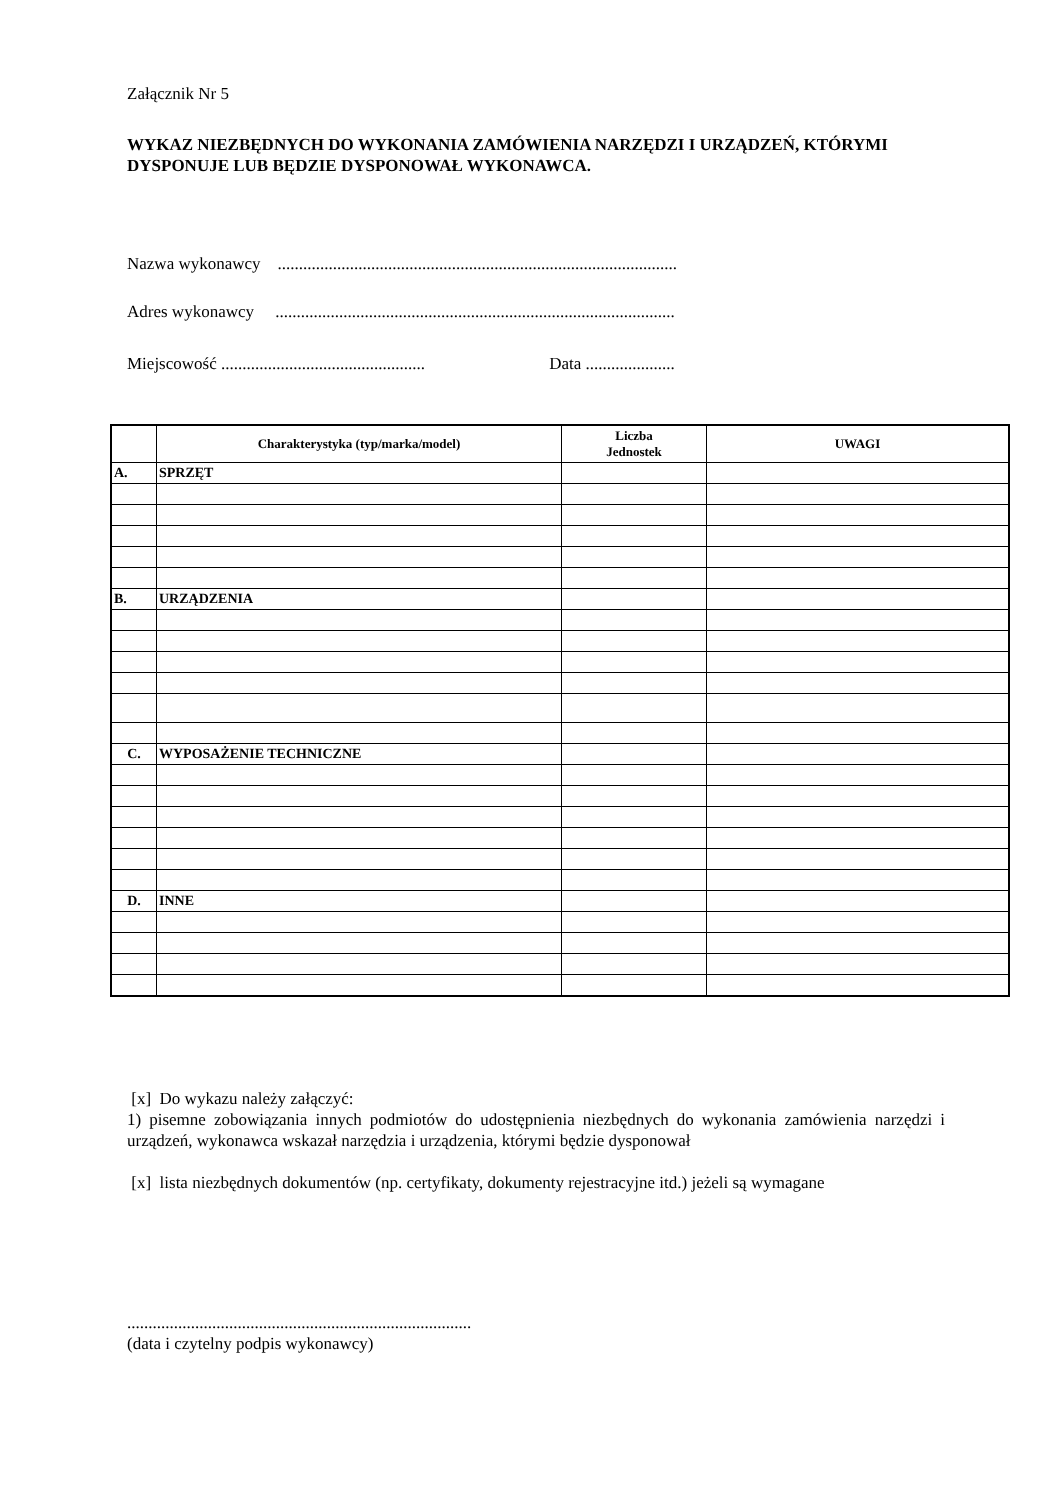Załącznik Nr 5
WYKAZ NIEZBĘDNYCH DO WYKONANIA ZAMÓWIENIA NARZĘDZI I URZĄDZEŃ, KTÓRYMI DYSPONUJE LUB BĘDZIE DYSPONOWAŁ WYKONAWCA.
Nazwa wykonawcy ..............................................................................................
Adres wykonawcy ..............................................................................................
Miejscowość ................................................ Data .....................
| | Charakterystyka (typ/marka/model) | Liczba Jednostek | UWAGI |
| --- | --- | --- | --- |
| A. | SPRZĘT | | |
| B. | URZĄDZENIA | | |
| C. | WYPOSAŻENIE TECHNICZNE | | |
| D. | INNE | | |
[x] Do wykazu należy załączyć:
1) pisemne zobowiązania innych podmiotów do udostępnienia niezbędnych do wykonania zamówienia narzędzi i urządzeń, wykonawca wskazał narzędzia i urządzenia, którymi będzie dysponował
[x] lista niezbędnych dokumentów (np. certyfikaty, dokumenty rejestracyjne itd.) jeżeli są wymagane
.................................................................................
(data i czytelny podpis wykonawcy)